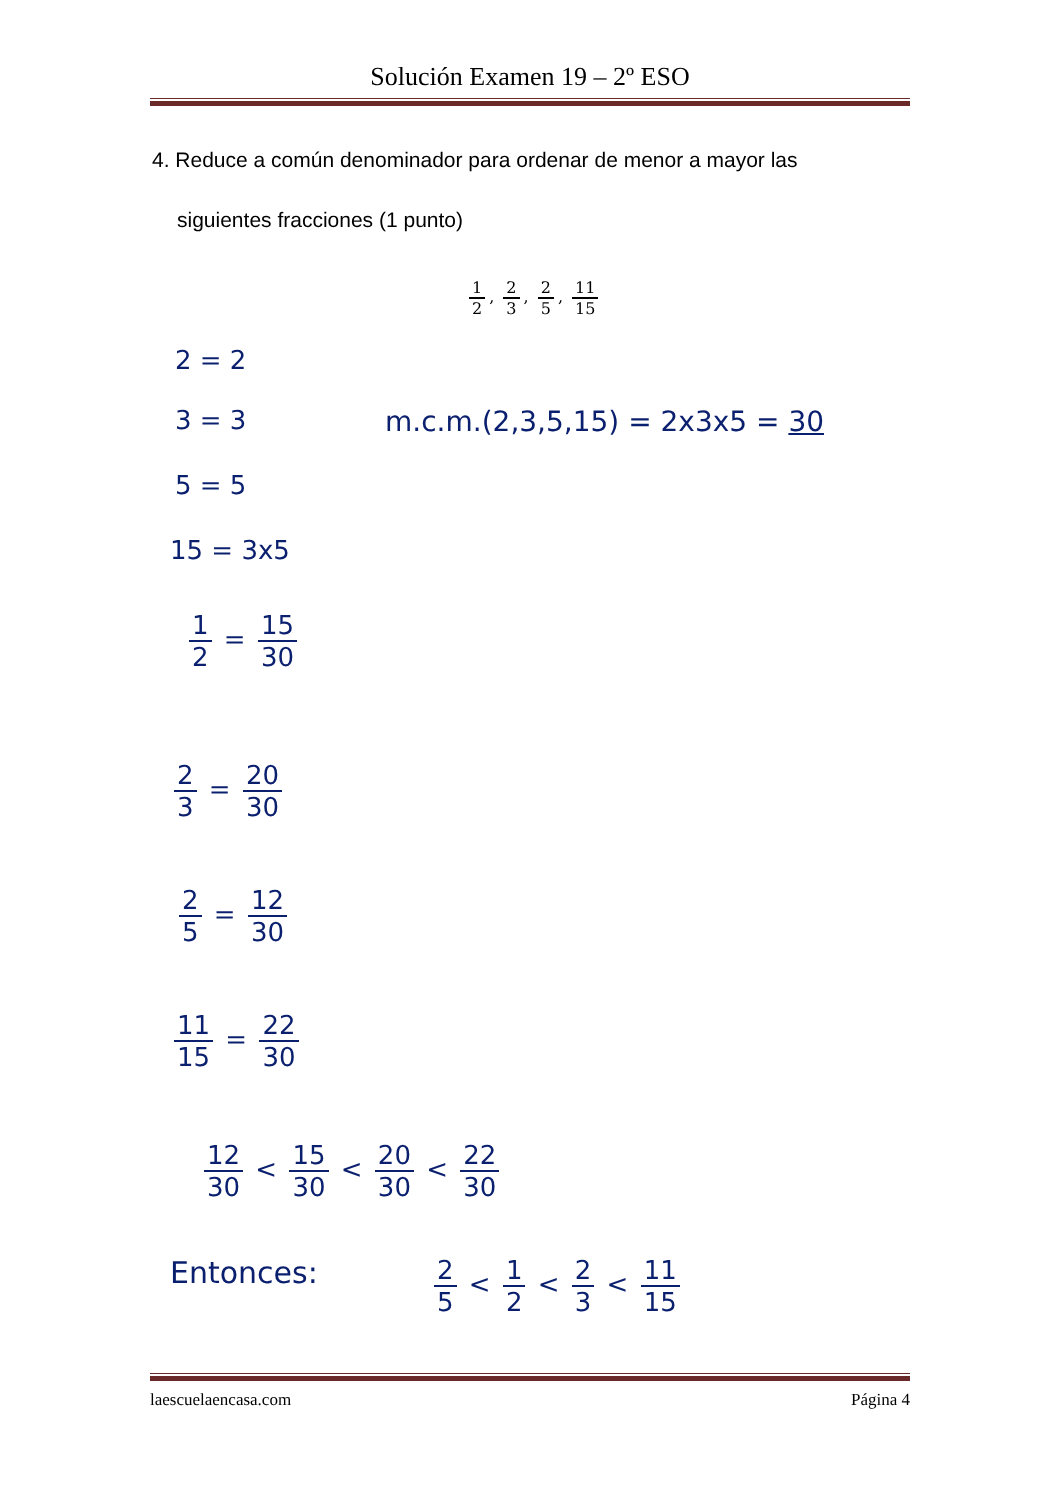Solución Examen 19 – 2º ESO
4. Reduce a común denominador para ordenar de menor a mayor las
siguientes fracciones (1 punto)
1 2, 2 3, 2 5, 11 15
2 = 2
3 = 3 m.c.m.(2,3,5,15) = 2x3x5 = 30
5 = 5
15 = 3x5
1 2 = 15 30
2 3 = 20 30
2 5 = 12 30
11 15 = 22 30
12 30 < 15 30 < 20 30 < 22 30
Entonces: 2 5 < 1 2 < 2 3 < 11 15
laescuelaencasa.com Página 4